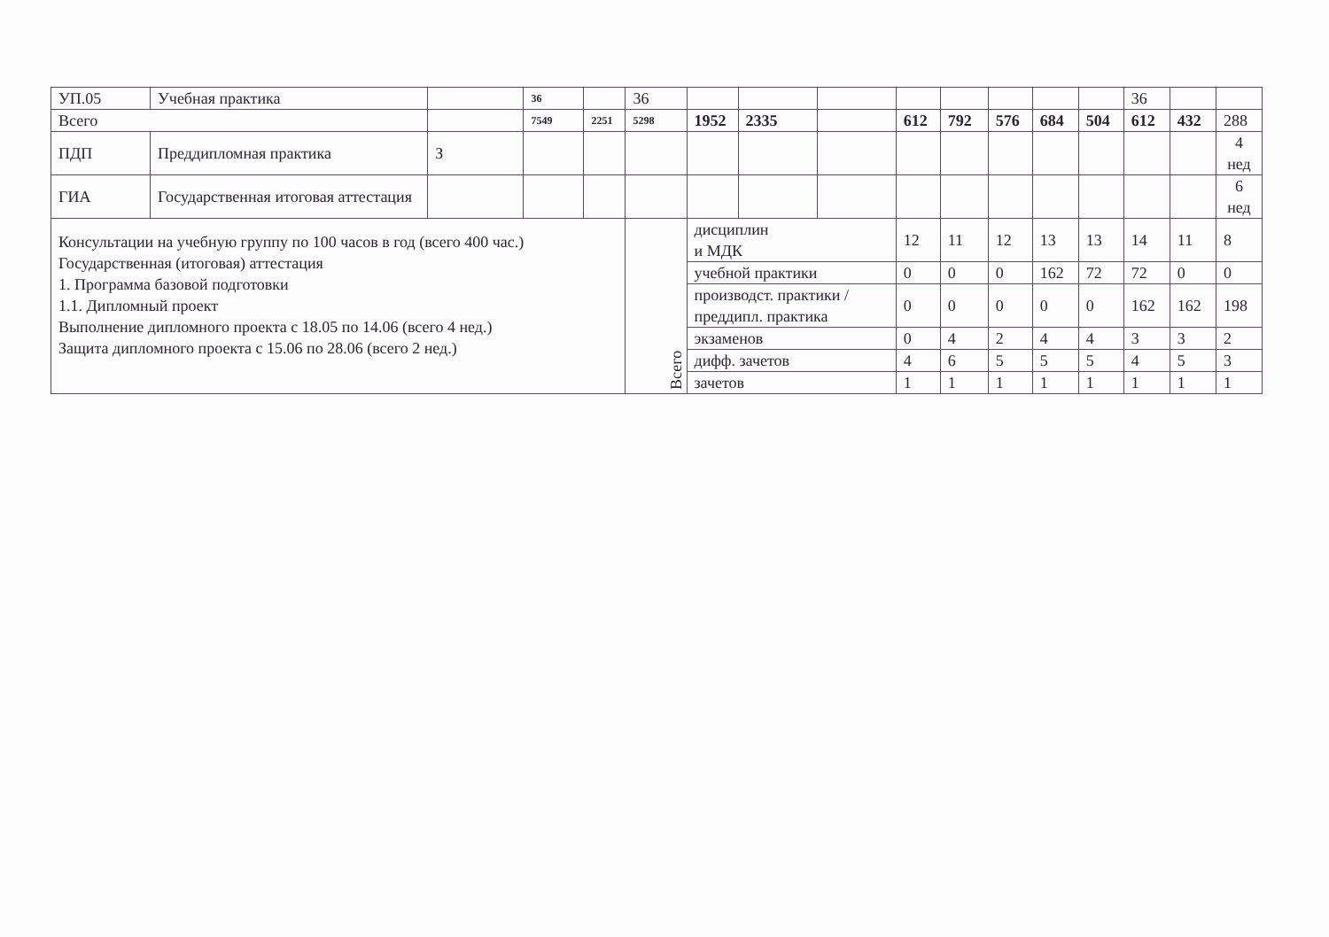| УП.05 | Учебная практика | | 36 | | 36 | | | | | | | | | 36 | | |
| Всего | | | 7549 | 2251 | 5298 | 1952 | 2335 | | 612 | 792 | 576 | 684 | 504 | 612 | 432 | 288 |
| ПДП | Преддипломная практика | З | | | | | | | | | | | | | | 4 нед |
| ГИА | Государственная итоговая аттестация | | | | | | | | | | | | | | | 6 нед |
| Консультации на учебную группу по 100 часов в год (всего 400 час.) Государственная (итоговая) аттестация 1. Программа базовой подготовки 1.1. Дипломный проект Выполнение дипломного проекта с 18.05 по 14.06 (всего 4 нед.) Защита дипломного проекта с 15.06 по 28.06 (всего 2 нед.) | | | | | Всего | дисциплин и МДК | | | 12 | 11 | 12 | 13 | 13 | 14 | 11 | 8 |
| | | | | | | учебной практики | | | 0 | 0 | 0 | 162 | 72 | 72 | 0 | 0 |
| | | | | | | производст. практики / преддипл. практика | | | 0 | 0 | 0 | 0 | 0 | 162 | 162 | 198 |
| | | | | | | экзаменов | | | 0 | 4 | 2 | 4 | 4 | 3 | 3 | 2 |
| | | | | | | дифф. зачетов | | | 4 | 6 | 5 | 5 | 5 | 4 | 5 | 3 |
| | | | | | | зачетов | | | 1 | 1 | 1 | 1 | 1 | 1 | 1 | 1 |